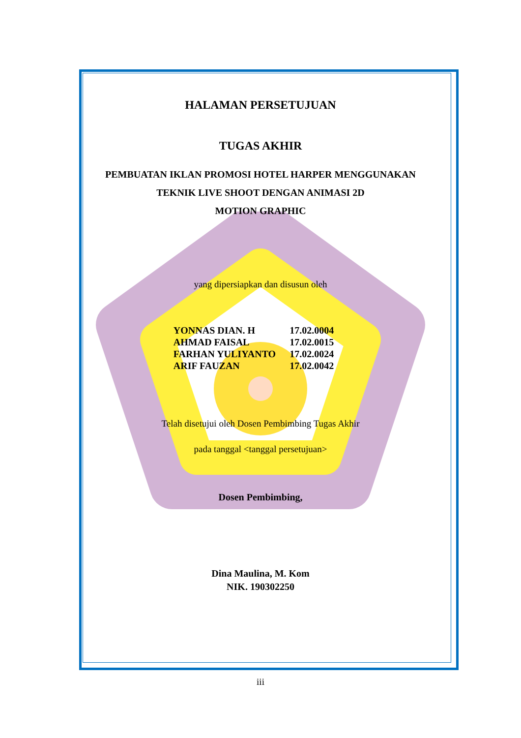HALAMAN PERSETUJUAN
TUGAS AKHIR
PEMBUATAN IKLAN PROMOSI HOTEL HARPER MENGGUNAKAN
TEKNIK LIVE SHOOT DENGAN ANIMASI 2D
MOTION GRAPHIC
yang dipersiapkan dan disusun oleh
| YONNAS DIAN. H | 17.02.0004 |
| AHMAD FAISAL | 17.02.0015 |
| FARHAN YULIYANTO | 17.02.0024 |
| ARIF FAUZAN | 17.02.0042 |
Telah disetujui oleh Dosen Pembimbing Tugas Akhir
pada tanggal <tanggal persetujuan>
Dosen Pembimbing,
Dina Maulina, M. Kom
NIK. 190302250
iii